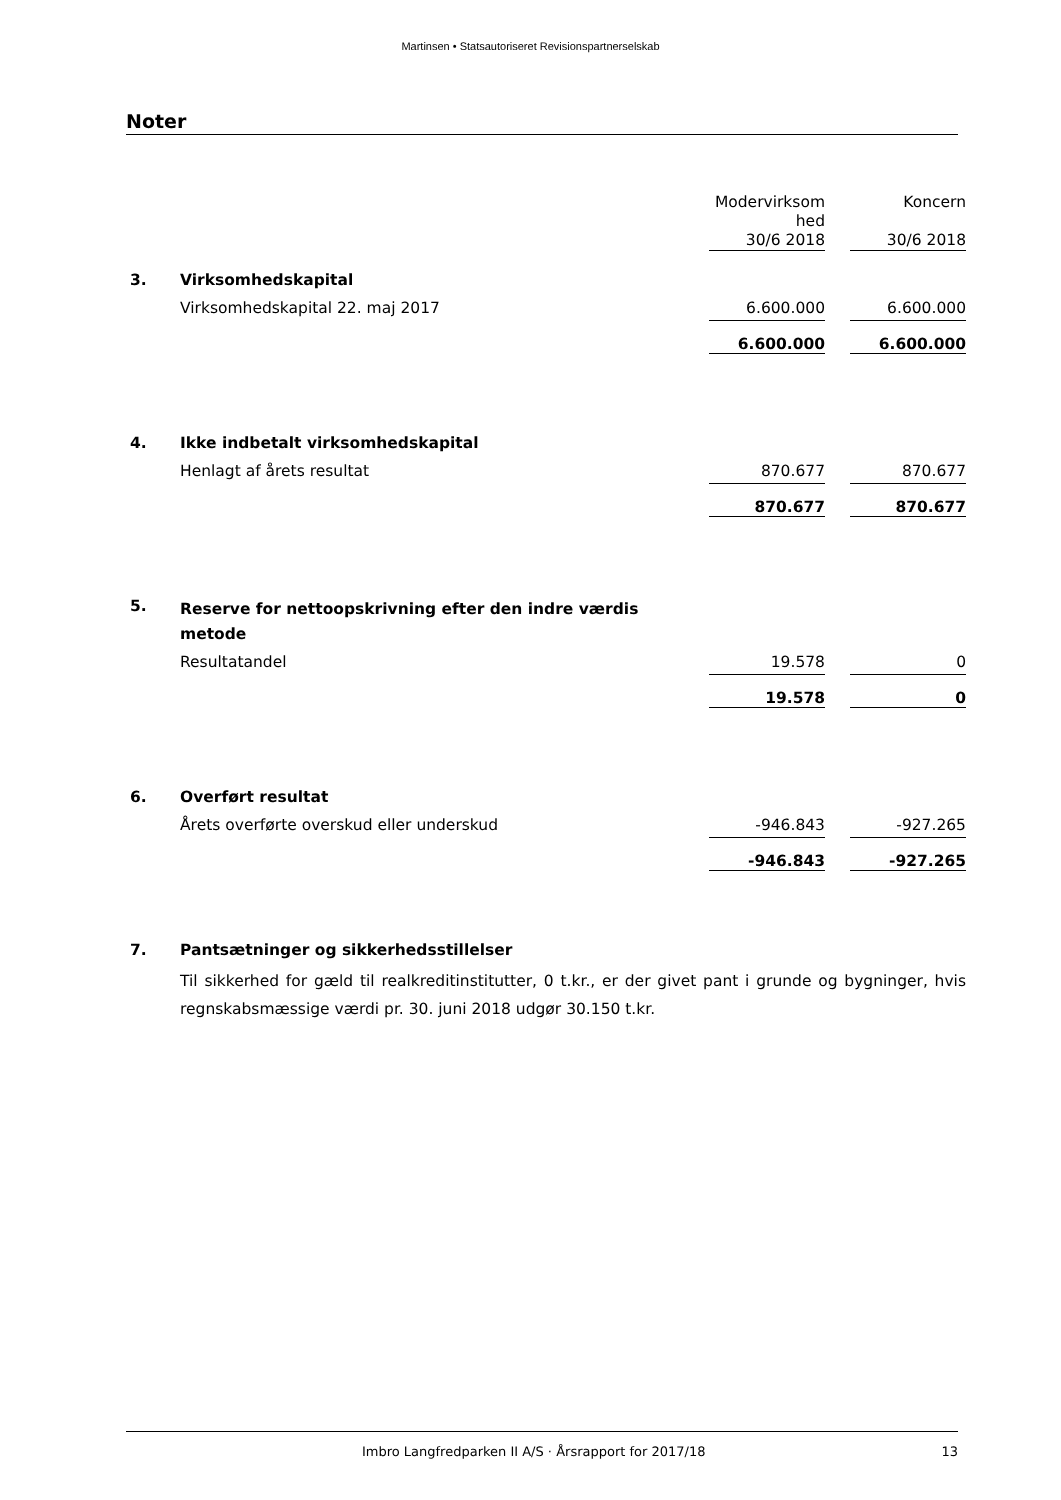Martinsen • Statsautoriseret Revisionspartnerselskab
Noter
| | | Modervirksom hed 30/6 2018 | | Koncern 30/6 2018 | |
| 3. | Virksomhedskapital | | | | |
| | Virksomhedskapital 22. maj 2017 | 6.600.000 | | 6.600.000 | |
| | | 6.600.000 | | 6.600.000 | |
| 4. | Ikke indbetalt virksomhedskapital | | | | |
| | Henlagt af årets resultat | 870.677 | | 870.677 | |
| | | 870.677 | | 870.677 | |
| 5. | Reserve for nettoopskrivning efter den indre værdis metode | | | | |
| | Resultatandel | 19.578 | | 0 | |
| | | 19.578 | | 0 | |
| 6. | Overført resultat | | | | |
| | Årets overførte overskud eller underskud | -946.843 | | -927.265 | |
| | | -946.843 | | -927.265 | |
| 7. | Pantsætninger og sikkerhedsstillelser | | | | |
| | Til sikkerhed for gæld til realkreditinstitutter, 0 t.kr., er der givet pant i grunde og bygninger, hvis regnskabsmæssige værdi pr. 30. juni 2018 udgør 30.150 t.kr. | | | | |
Imbro Langfredparken II A/S · Årsrapport for 2017/18 13